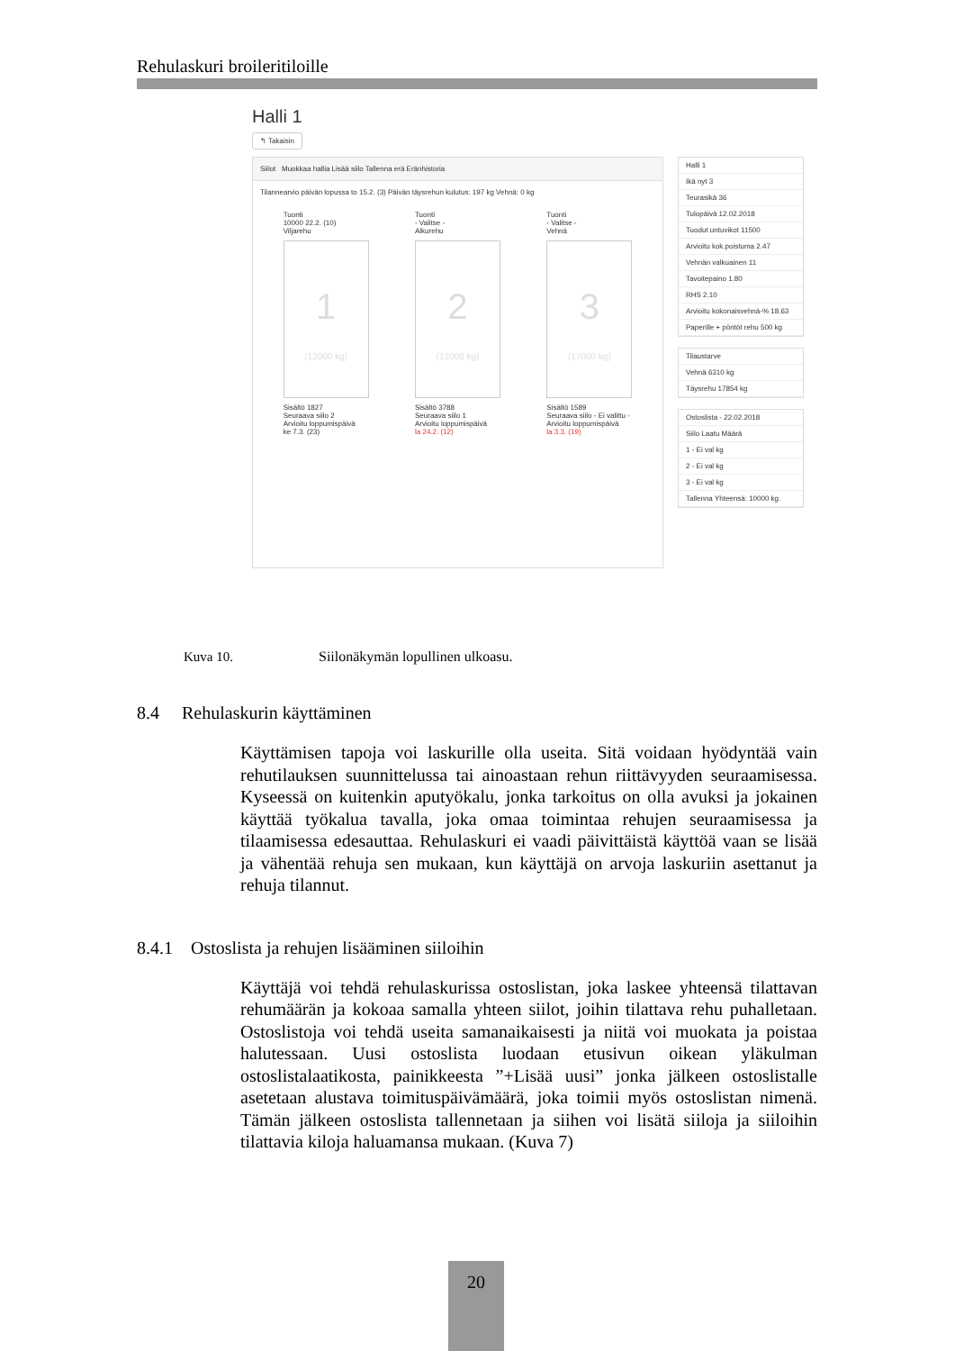Rehulaskuri broileritiloille
Halli 1
↰ Takaisin
Siilot Muokkaa hallia Lisää siilo Tallenna erä Eränhistoria
Tilannearvio päivän lopussa to 15.2. (3) Päivän täysrehun kulutus: 197 kg Vehnä: 0 kg
Tuonti
10000 22.2. (10)
Viljarehu
1
(12000 kg)
Sisältö 1827
Seuraava siilo 2
Arvioitu loppumispäivä
ke 7.3. (23)
Tuonti
- Valitse -
Alkurehu
2
(12000 kg)
Sisältö 3788
Seuraava siilo 1
Arvioitu loppumispäivä
la 24.2. (12)
Tuonti
- Valitse -
Vehnä
3
(17000 kg)
Sisältö 1589
Seuraava siilo - Ei valittu -
Arvioitu loppumispäivä
la 3.3. (19)
Halli 1
Ikä nyt 3
Teurasikä 36
Tulopäivä 12.02.2018
Tuodut untuvikot 11500
Arvioitu kok.poistuma 2.47
Vehnän valkuainen 11
Tavoitepaino 1.80
RHS 2.10
Arvioitu kokonaisvehnä-% 18.63
Paperille + pöntöt rehu 500 kg
Tilaustarve
Vehnä 6310 kg
Täysrehu 17854 kg
Ostoslista - 22.02.2018
Siilo Laatu Määrä
1 - Ei val kg
2 - Ei val kg
3 - Ei val kg
Tallenna Yhteensä: 10000 kg.
Kuva 10. Siilonäkymän lopullinen ulkoasu.
8.4 Rehulaskurin käyttäminen
Käyttämisen tapoja voi laskurille olla useita. Sitä voidaan hyödyntää vain rehutilauksen suunnittelussa tai ainoastaan rehun riittävyyden seuraamisessa. Kyseessä on kuitenkin aputyökalu, jonka tarkoitus on olla avuksi ja jokainen käyttää työkalua tavalla, joka omaa toimintaa rehujen seuraamisessa ja tilaamisessa edesauttaa. Rehulaskuri ei vaadi päivittäistä käyttöä vaan se lisää ja vähentää rehuja sen mukaan, kun käyttäjä on arvoja laskuriin asettanut ja rehuja tilannut.
8.4.1 Ostoslista ja rehujen lisääminen siiloihin
Käyttäjä voi tehdä rehulaskurissa ostoslistan, joka laskee yhteensä tilattavan rehumäärän ja kokoaa samalla yhteen siilot, joihin tilattava rehu puhalletaan. Ostoslistoja voi tehdä useita samanaikaisesti ja niitä voi muokata ja poistaa halutessaan. Uusi ostoslista luodaan etusivun oikean yläkulman ostoslistalaatikosta, painikkeesta ”+Lisää uusi” jonka jälkeen ostoslistalle asetetaan alustava toimituspäivämäärä, joka toimii myös ostoslistan nimenä. Tämän jälkeen ostoslista tallennetaan ja siihen voi lisätä siiloja ja siiloihin tilattavia kiloja haluamansa mukaan. (Kuva 7)
20